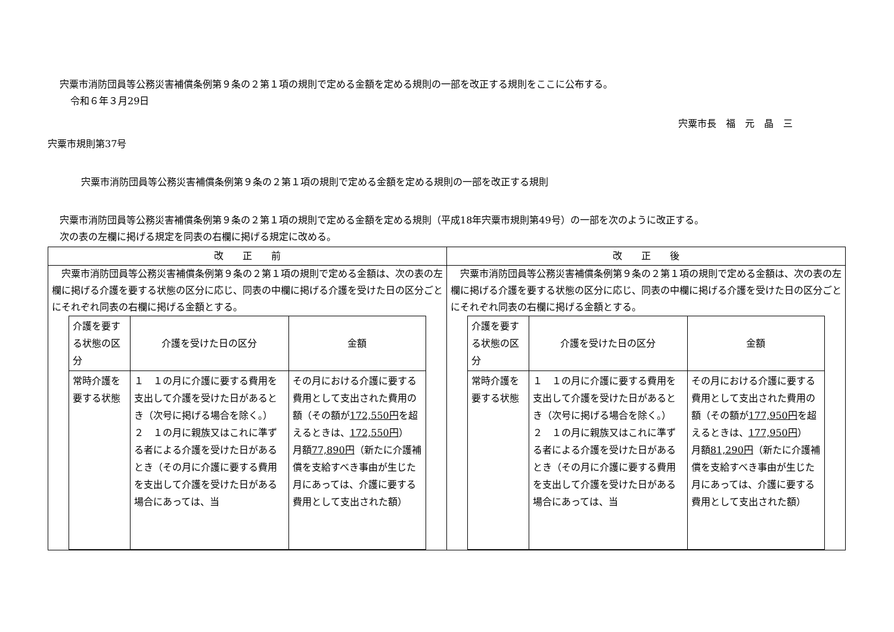宍粟市消防団員等公務災害補償条例第９条の２第１項の規則で定める金額を定める規則の一部を改正する規則をここに公布する。
令和６年３月29日
宍粟市長　福　元　晶　三
宍粟市規則第37号
宍粟市消防団員等公務災害補償条例第９条の２第１項の規則で定める金額を定める規則の一部を改正する規則
宍粟市消防団員等公務災害補償条例第９条の２第１項の規則で定める金額を定める規則（平成18年宍粟市規則第49号）の一部を次のように改正する。
次の表の左欄に掲げる規定を同表の右欄に掲げる規定に改める。
| 改 正 前 | 改 正 後 |
| --- | --- |
| 宍粟市消防団員等公務災害補償条例第９条の２第１項の規則で定める金額は、次の表の左欄に掲げる介護を要する状態の区分に応じ、同表の中欄に掲げる介護を受けた日の区分ごとにそれぞれ同表の右欄に掲げる金額とする。 / 介護を要する状態の区分 / 介護を受けた日の区分 / 金額 / / 常時介護を要する状態 / １ １の月に介護に要する費用を支出して介護を受けた日があるとき（次号に掲げる場合を除く。） ２ １の月に親族又はこれに準ずる者による介護を受けた日があるとき（その月に介護に要する費用を支出して介護を受けた日がある場合にあっては、当 / その月における介護に要する費用として支出された費用の額（その額が 172,550円 を超えるときは、 172,550円 ） 月額 77,890円 （新たに介護補償を支給すべき事由が生じた月にあっては、介護に要する費用として支出された額） / | 宍粟市消防団員等公務災害補償条例第９条の２第１項の規則で定める金額は、次の表の左欄に掲げる介護を要する状態の区分に応じ、同表の中欄に掲げる介護を受けた日の区分ごとにそれぞれ同表の右欄に掲げる金額とする。 / 介護を要する状態の区分 / 介護を受けた日の区分 / 金額 / / 常時介護を要する状態 / １ １の月に介護に要する費用を支出して介護を受けた日があるとき（次号に掲げる場合を除く。） ２ １の月に親族又はこれに準ずる者による介護を受けた日があるとき（その月に介護に要する費用を支出して介護を受けた日がある場合にあっては、当 / その月における介護に要する費用として支出された費用の額（その額が 177,950円 を超えるときは、 177,950円 ） 月額 81,290円 （新たに介護補償を支給すべき事由が生じた月にあっては、介護に要する費用として支出された額） / |